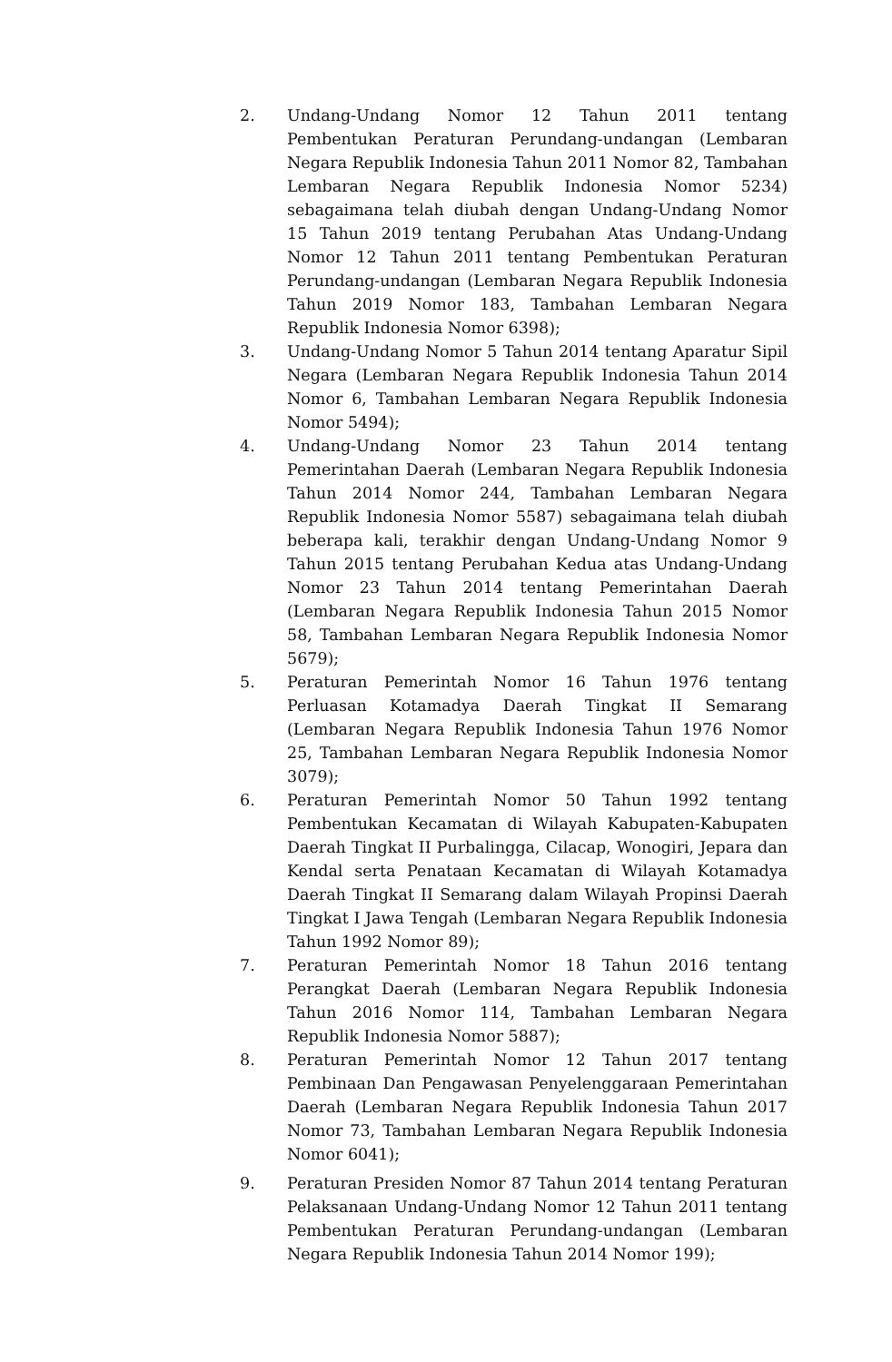2. Undang-Undang Nomor 12 Tahun 2011 tentang Pembentukan Peraturan Perundang-undangan (Lembaran Negara Republik Indonesia Tahun 2011 Nomor 82, Tambahan Lembaran Negara Republik Indonesia Nomor 5234) sebagaimana telah diubah dengan Undang-Undang Nomor 15 Tahun 2019 tentang Perubahan Atas Undang-Undang Nomor 12 Tahun 2011 tentang Pembentukan Peraturan Perundang-undangan (Lembaran Negara Republik Indonesia Tahun 2019 Nomor 183, Tambahan Lembaran Negara Republik Indonesia Nomor 6398);
3. Undang-Undang Nomor 5 Tahun 2014 tentang Aparatur Sipil Negara (Lembaran Negara Republik Indonesia Tahun 2014 Nomor 6, Tambahan Lembaran Negara Republik Indonesia Nomor 5494);
4. Undang-Undang Nomor 23 Tahun 2014 tentang Pemerintahan Daerah (Lembaran Negara Republik Indonesia Tahun 2014 Nomor 244, Tambahan Lembaran Negara Republik Indonesia Nomor 5587) sebagaimana telah diubah beberapa kali, terakhir dengan Undang-Undang Nomor 9 Tahun 2015 tentang Perubahan Kedua atas Undang-Undang Nomor 23 Tahun 2014 tentang Pemerintahan Daerah (Lembaran Negara Republik Indonesia Tahun 2015 Nomor 58, Tambahan Lembaran Negara Republik Indonesia Nomor 5679);
5. Peraturan Pemerintah Nomor 16 Tahun 1976 tentang Perluasan Kotamadya Daerah Tingkat II Semarang (Lembaran Negara Republik Indonesia Tahun 1976 Nomor 25, Tambahan Lembaran Negara Republik Indonesia Nomor 3079);
6. Peraturan Pemerintah Nomor 50 Tahun 1992 tentang Pembentukan Kecamatan di Wilayah Kabupaten-Kabupaten Daerah Tingkat II Purbalingga, Cilacap, Wonogiri, Jepara dan Kendal serta Penataan Kecamatan di Wilayah Kotamadya Daerah Tingkat II Semarang dalam Wilayah Propinsi Daerah Tingkat I Jawa Tengah (Lembaran Negara Republik Indonesia Tahun 1992 Nomor 89);
7. Peraturan Pemerintah Nomor 18 Tahun 2016 tentang Perangkat Daerah (Lembaran Negara Republik Indonesia Tahun 2016 Nomor 114, Tambahan Lembaran Negara Republik Indonesia Nomor 5887);
8. Peraturan Pemerintah Nomor 12 Tahun 2017 tentang Pembinaan Dan Pengawasan Penyelenggaraan Pemerintahan Daerah (Lembaran Negara Republik Indonesia Tahun 2017 Nomor 73, Tambahan Lembaran Negara Republik Indonesia Nomor 6041);
9. Peraturan Presiden Nomor 87 Tahun 2014 tentang Peraturan Pelaksanaan Undang-Undang Nomor 12 Tahun 2011 tentang Pembentukan Peraturan Perundang-undangan (Lembaran Negara Republik Indonesia Tahun 2014 Nomor 199);